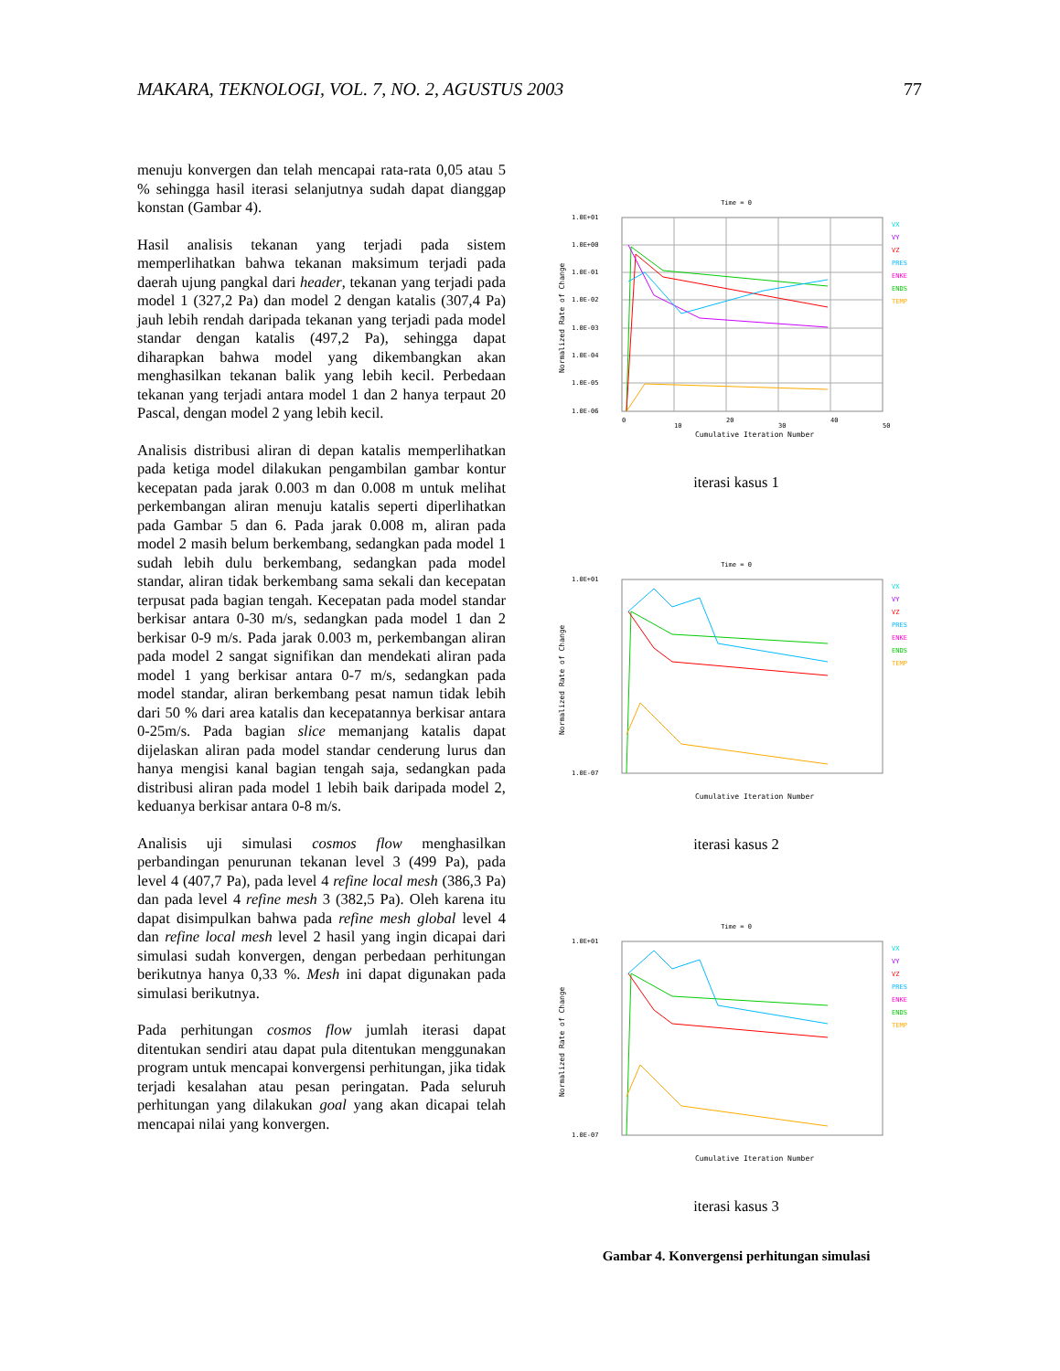MAKARA, TEKNOLOGI, VOL. 7, NO. 2, AGUSTUS 2003 77
menuju konvergen dan telah mencapai rata-rata 0,05 atau 5 % sehingga hasil iterasi selanjutnya sudah dapat dianggap konstan (Gambar 4).
Hasil analisis tekanan yang terjadi pada sistem memperlihatkan bahwa tekanan maksimum terjadi pada daerah ujung pangkal dari header, tekanan yang terjadi pada model 1 (327,2 Pa) dan model 2 dengan katalis (307,4 Pa) jauh lebih rendah daripada tekanan yang terjadi pada model standar dengan katalis (497,2 Pa), sehingga dapat diharapkan bahwa model yang dikembangkan akan menghasilkan tekanan balik yang lebih kecil. Perbedaan tekanan yang terjadi antara model 1 dan 2 hanya terpaut 20 Pascal, dengan model 2 yang lebih kecil.
Analisis distribusi aliran di depan katalis memperlihatkan pada ketiga model dilakukan pengambilan gambar kontur kecepatan pada jarak 0.003 m dan 0.008 m untuk melihat perkembangan aliran menuju katalis seperti diperlihatkan pada Gambar 5 dan 6. Pada jarak 0.008 m, aliran pada model 2 masih belum berkembang, sedangkan pada model 1 sudah lebih dulu berkembang, sedangkan pada model standar, aliran tidak berkembang sama sekali dan kecepatan terpusat pada bagian tengah. Kecepatan pada model standar berkisar antara 0-30 m/s, sedangkan pada model 1 dan 2 berkisar 0-9 m/s. Pada jarak 0.003 m, perkembangan aliran pada model 2 sangat signifikan dan mendekati aliran pada model 1 yang berkisar antara 0-7 m/s, sedangkan pada model standar, aliran berkembang pesat namun tidak lebih dari 50 % dari area katalis dan kecepatannya berkisar antara 0-25m/s. Pada bagian slice memanjang katalis dapat dijelaskan aliran pada model standar cenderung lurus dan hanya mengisi kanal bagian tengah saja, sedangkan pada distribusi aliran pada model 1 lebih baik daripada model 2, keduanya berkisar antara 0-8 m/s.
Analisis uji simulasi cosmos flow menghasilkan perbandingan penurunan tekanan level 3 (499 Pa), pada level 4 (407,7 Pa), pada level 4 refine local mesh (386,3 Pa) dan pada level 4 refine mesh 3 (382,5 Pa). Oleh karena itu dapat disimpulkan bahwa pada refine mesh global level 4 dan refine local mesh level 2 hasil yang ingin dicapai dari simulasi sudah konvergen, dengan perbedaan perhitungan berikutnya hanya 0,33 %. Mesh ini dapat digunakan pada simulasi berikutnya.
Pada perhitungan cosmos flow jumlah iterasi dapat ditentukan sendiri atau dapat pula ditentukan menggunakan program untuk mencapai konvergensi perhitungan, jika tidak terjadi kesalahan atau pesan peringatan. Pada seluruh perhitungan yang dilakukan goal yang akan dicapai telah mencapai nilai yang konvergen.
Time = 0
1.0E+01
1.0E+00
1.0E-01
1.0E-02
1.0E-03
1.0E-04
1.0E-05
1.0E-06
0
10
20
30
40
50
Cumulative Iteration Number
Normalized Rate of Change
VX
VY
VZ
PRES
ENKE
ENDS
TEMP
iterasi kasus 1
Time = 0
1.0E+01
1.0E-07
Cumulative Iteration Number
Normalized Rate of Change
VX
VY
VZ
PRES
ENKE
ENDS
TEMP
iterasi kasus 2
Time = 0
1.0E+01
1.0E-07
Cumulative Iteration Number
Normalized Rate of Change
VX
VY
VZ
PRES
ENKE
ENDS
TEMP
iterasi kasus 3
Gambar 4. Konvergensi perhitungan simulasi